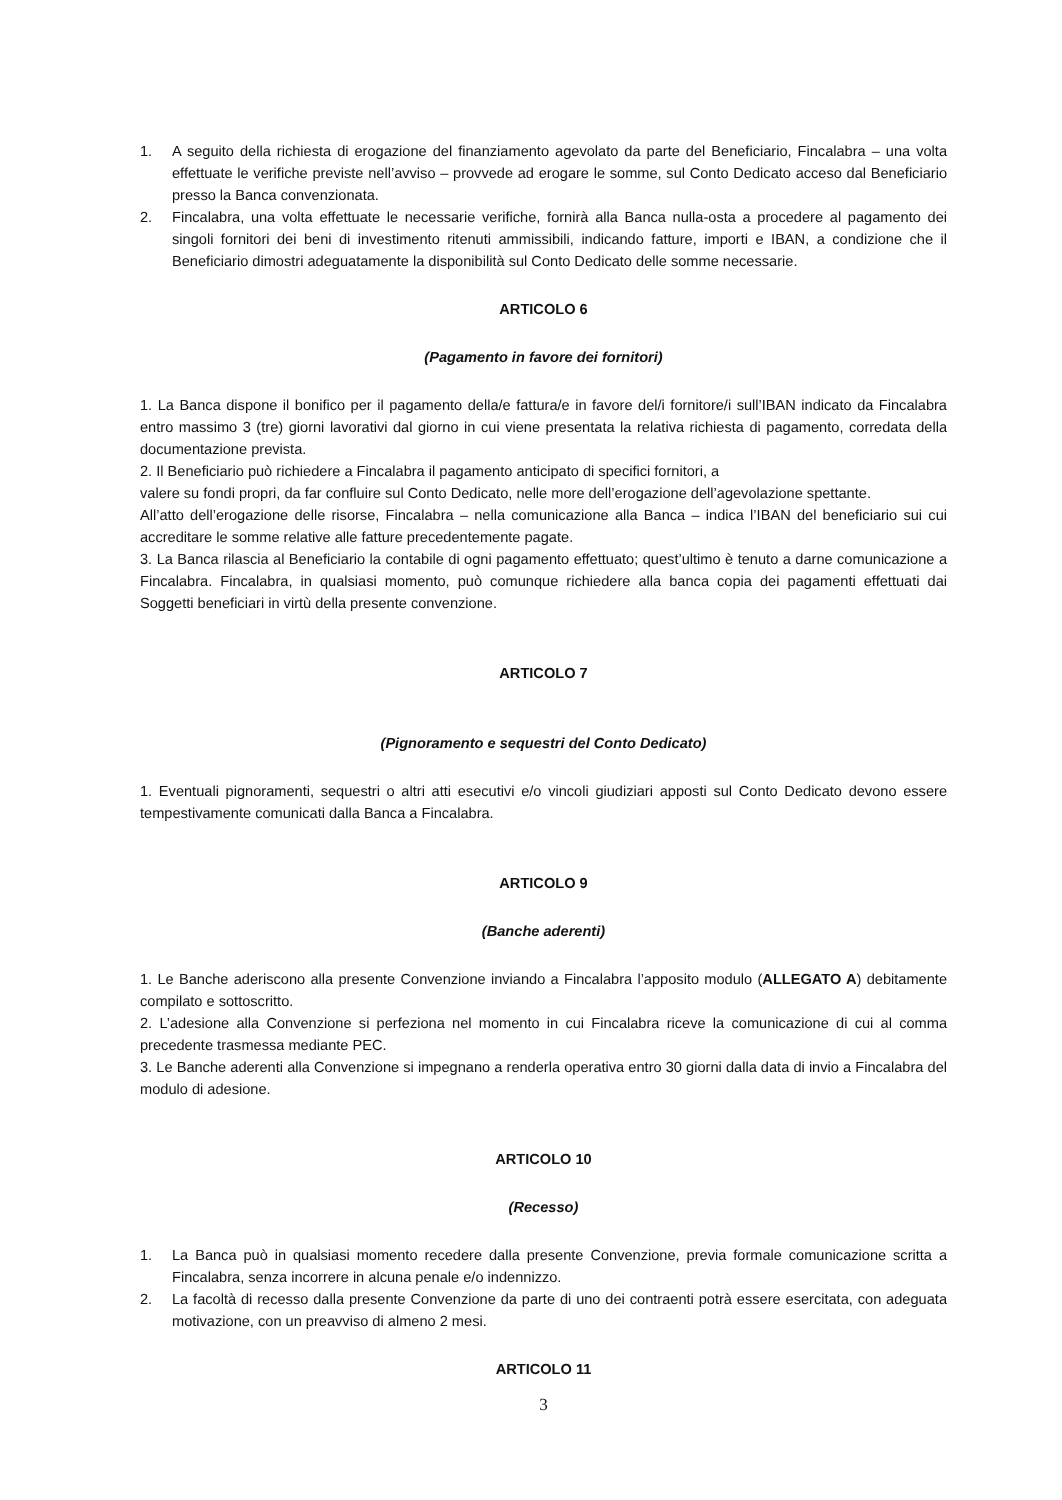1. A seguito della richiesta di erogazione del finanziamento agevolato da parte del Beneficiario, Fincalabra – una volta effettuate le verifiche previste nell’avviso – provvede ad erogare le somme, sul Conto Dedicato acceso dal Beneficiario presso la Banca convenzionata.
2. Fincalabra, una volta effettuate le necessarie verifiche, fornirà alla Banca nulla-osta a procedere al pagamento dei singoli fornitori dei beni di investimento ritenuti ammissibili, indicando fatture, importi e IBAN, a condizione che il Beneficiario dimostri adeguatamente la disponibilità sul Conto Dedicato delle somme necessarie.
ARTICOLO 6
(Pagamento in favore dei fornitori)
1. La Banca dispone il bonifico per il pagamento della/e fattura/e in favore del/i fornitore/i sull’IBAN indicato da Fincalabra entro massimo 3 (tre) giorni lavorativi dal giorno in cui viene presentata la relativa richiesta di pagamento, corredata della documentazione prevista.
2. Il Beneficiario può richiedere a Fincalabra il pagamento anticipato di specifici fornitori, a
valere su fondi propri, da far confluire sul Conto Dedicato, nelle more dell’erogazione dell’agevolazione spettante.
All’atto dell’erogazione delle risorse, Fincalabra – nella comunicazione alla Banca – indica l’IBAN del beneficiario sui cui accreditare le somme relative alle fatture precedentemente pagate.
3. La Banca rilascia al Beneficiario la contabile di ogni pagamento effettuato; quest’ultimo è tenuto a darne comunicazione a Fincalabra. Fincalabra, in qualsiasi momento, può comunque richiedere alla banca copia dei pagamenti effettuati dai Soggetti beneficiari in virtù della presente convenzione.
ARTICOLO 7
(Pignoramento e sequestri del Conto Dedicato)
1. Eventuali pignoramenti, sequestri o altri atti esecutivi e/o vincoli giudiziari apposti sul Conto Dedicato devono essere tempestivamente comunicati dalla Banca a Fincalabra.
ARTICOLO 9
(Banche aderenti)
1. Le Banche aderiscono alla presente Convenzione inviando a Fincalabra l’apposito modulo (ALLEGATO A) debitamente compilato e sottoscritto.
2. L’adesione alla Convenzione si perfeziona nel momento in cui Fincalabra riceve la comunicazione di cui al comma precedente trasmessa mediante PEC.
3. Le Banche aderenti alla Convenzione si impegnano a renderla operativa entro 30 giorni dalla data di invio a Fincalabra del modulo di adesione.
ARTICOLO 10
(Recesso)
1. La Banca può in qualsiasi momento recedere dalla presente Convenzione, previa formale comunicazione scritta a Fincalabra, senza incorrere in alcuna penale e/o indennizzo.
2. La facoltà di recesso dalla presente Convenzione da parte di uno dei contraenti potrà essere esercitata, con adeguata motivazione, con un preavviso di almeno 2 mesi.
ARTICOLO 11
3